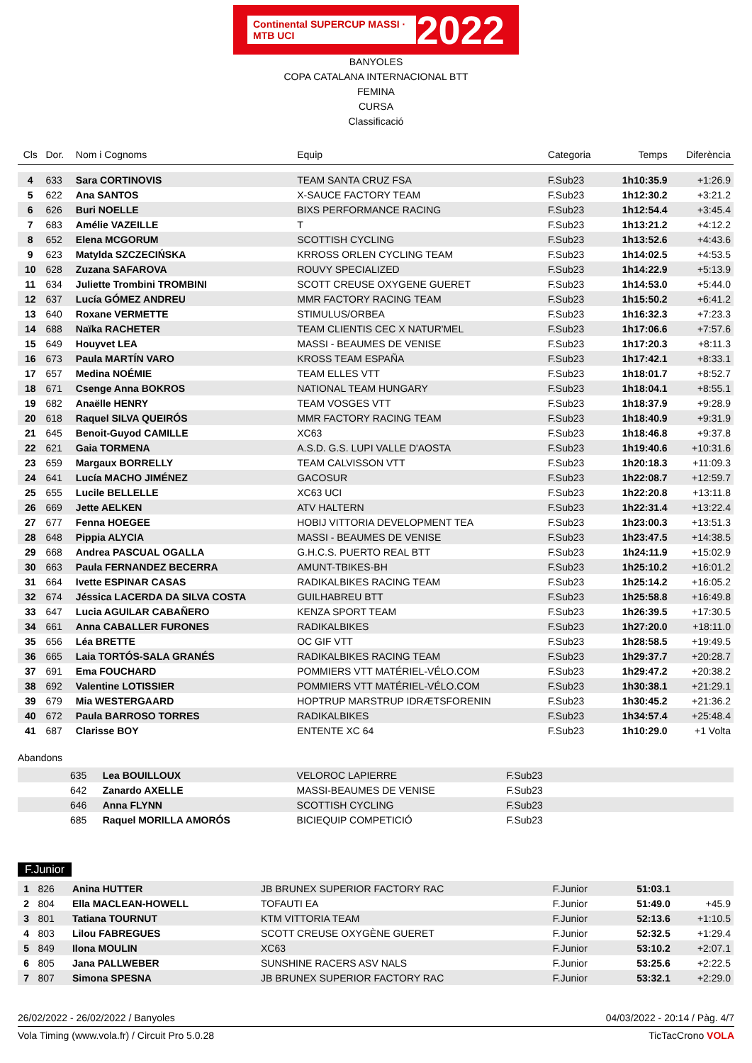Continental SUPERCUP MASSI · MTB UCI 2022
BANYOLES
COPA CATALANA INTERNACIONAL BTT
FEMINA
CURSA
Classificació
| Cls | Dor. | Nom i Cognoms | Equip | Categoria | Temps | Diferència |
| --- | --- | --- | --- | --- | --- | --- |
| 4 | 633 | Sara CORTINOVIS | TEAM SANTA CRUZ FSA | F.Sub23 | 1h10:35.9 | +1:26.9 |
| 5 | 622 | Ana SANTOS | X-SAUCE FACTORY TEAM | F.Sub23 | 1h12:30.2 | +3:21.2 |
| 6 | 626 | Buri NOELLE | BIXS PERFORMANCE RACING | F.Sub23 | 1h12:54.4 | +3:45.4 |
| 7 | 683 | Amélie VAZEILLE | T | F.Sub23 | 1h13:21.2 | +4:12.2 |
| 8 | 652 | Elena MCGORUM | SCOTTISH CYCLING | F.Sub23 | 1h13:52.6 | +4:43.6 |
| 9 | 623 | Matylda SZCZECIŃSKA | KRROSS ORLEN CYCLING TEAM | F.Sub23 | 1h14:02.5 | +4:53.5 |
| 10 | 628 | Zuzana SAFAROVA | ROUVY SPECIALIZED | F.Sub23 | 1h14:22.9 | +5:13.9 |
| 11 | 634 | Juliette Trombini TROMBINI | SCOTT CREUSE OXYGENE GUERET | F.Sub23 | 1h14:53.0 | +5:44.0 |
| 12 | 637 | Lucía GÓMEZ ANDREU | MMR FACTORY RACING TEAM | F.Sub23 | 1h15:50.2 | +6:41.2 |
| 13 | 640 | Roxane VERMETTE | STIMULUS/ORBEA | F.Sub23 | 1h16:32.3 | +7:23.3 |
| 14 | 688 | Naïka RACHETER | TEAM CLIENTIS CEC X NATUR'MEL | F.Sub23 | 1h17:06.6 | +7:57.6 |
| 15 | 649 | Houyvet LEA | MASSI - BEAUMES DE VENISE | F.Sub23 | 1h17:20.3 | +8:11.3 |
| 16 | 673 | Paula MARTÍN VARO | KROSS TEAM ESPAÑA | F.Sub23 | 1h17:42.1 | +8:33.1 |
| 17 | 657 | Medina NOÉMIE | TEAM ELLES VTT | F.Sub23 | 1h18:01.7 | +8:52.7 |
| 18 | 671 | Csenge Anna BOKROS | NATIONAL TEAM HUNGARY | F.Sub23 | 1h18:04.1 | +8:55.1 |
| 19 | 682 | Anaëlle HENRY | TEAM VOSGES VTT | F.Sub23 | 1h18:37.9 | +9:28.9 |
| 20 | 618 | Raquel SILVA QUEIRÓS | MMR FACTORY RACING TEAM | F.Sub23 | 1h18:40.9 | +9:31.9 |
| 21 | 645 | Benoit-Guyod CAMILLE | XC63 | F.Sub23 | 1h18:46.8 | +9:37.8 |
| 22 | 621 | Gaia TORMENA | A.S.D. G.S. LUPI VALLE D'AOSTA | F.Sub23 | 1h19:40.6 | +10:31.6 |
| 23 | 659 | Margaux BORRELLY | TEAM CALVISSON VTT | F.Sub23 | 1h20:18.3 | +11:09.3 |
| 24 | 641 | Lucía MACHO JIMÉNEZ | GACOSUR | F.Sub23 | 1h22:08.7 | +12:59.7 |
| 25 | 655 | Lucile BELLELLE | XC63 UCI | F.Sub23 | 1h22:20.8 | +13:11.8 |
| 26 | 669 | Jette AELKEN | ATV HALTERN | F.Sub23 | 1h22:31.4 | +13:22.4 |
| 27 | 677 | Fenna HOEGEE | HOBIJ VITTORIA DEVELOPMENT TEA | F.Sub23 | 1h23:00.3 | +13:51.3 |
| 28 | 648 | Pippia ALYCIA | MASSI - BEAUMES DE VENISE | F.Sub23 | 1h23:47.5 | +14:38.5 |
| 29 | 668 | Andrea PASCUAL OGALLA | G.H.C.S. PUERTO REAL BTT | F.Sub23 | 1h24:11.9 | +15:02.9 |
| 30 | 663 | Paula FERNANDEZ BECERRA | AMUNT-TBIKES-BH | F.Sub23 | 1h25:10.2 | +16:01.2 |
| 31 | 664 | Ivette ESPINAR CASAS | RADIKALBIKES RACING TEAM | F.Sub23 | 1h25:14.2 | +16:05.2 |
| 32 | 674 | Jéssica LACERDA DA SILVA COSTA | GUILHABREU BTT | F.Sub23 | 1h25:58.8 | +16:49.8 |
| 33 | 647 | Lucia AGUILAR CABAÑERO | KENZA SPORT TEAM | F.Sub23 | 1h26:39.5 | +17:30.5 |
| 34 | 661 | Anna CABALLER FURONES | RADIKALBIKES | F.Sub23 | 1h27:20.0 | +18:11.0 |
| 35 | 656 | Léa BRETTE | OC GIF VTT | F.Sub23 | 1h28:58.5 | +19:49.5 |
| 36 | 665 | Laia TORTÓS-SALA GRANÉS | RADIKALBIKES RACING TEAM | F.Sub23 | 1h29:37.7 | +20:28.7 |
| 37 | 691 | Ema FOUCHARD | POMMIERS VTT MATÉRIEL-VÉLO.COM | F.Sub23 | 1h29:47.2 | +20:38.2 |
| 38 | 692 | Valentine LOTISSIER | POMMIERS VTT MATÉRIEL-VÉLO.COM | F.Sub23 | 1h30:38.1 | +21:29.1 |
| 39 | 679 | Mia WESTERGAARD | HOPTRUP MARSTRUP IDRÆTSFORENIN | F.Sub23 | 1h30:45.2 | +21:36.2 |
| 40 | 672 | Paula BARROSO TORRES | RADIKALBIKES | F.Sub23 | 1h34:57.4 | +25:48.4 |
| 41 | 687 | Clarisse BOY | ENTENTE XC 64 | F.Sub23 | 1h10:29.0 | +1 Volta |
Abandons
| | 635 | Lea BOUILLOUX | VELOROC LAPIERRE | F.Sub23 | |
| | 642 | Zanardo AXELLE | MASSI-BEAUMES DE VENISE | F.Sub23 | |
| | 646 | Anna FLYNN | SCOTTISH CYCLING | F.Sub23 | |
| | 685 | Raquel MORILLA AMORÓS | BICIEQUIP COMPETICIÓ | F.Sub23 | |
F.Junior
| 1 | 826 | Anina HUTTER | JB BRUNEX SUPERIOR FACTORY RAC | F.Junior | 51:03.1 | |
| 2 | 804 | Ella MACLEAN-HOWELL | TOFAUTI EA | F.Junior | 51:49.0 | +45.9 |
| 3 | 801 | Tatiana TOURNUT | KTM VITTORIA TEAM | F.Junior | 52:13.6 | +1:10.5 |
| 4 | 803 | Lilou FABREGUES | SCOTT CREUSE OXYGÈNE GUERET | F.Junior | 52:32.5 | +1:29.4 |
| 5 | 849 | Ilona MOULIN | XC63 | F.Junior | 53:10.2 | +2:07.1 |
| 6 | 805 | Jana PALLWEBER | SUNSHINE RACERS ASV NALS | F.Junior | 53:25.6 | +2:22.5 |
| 7 | 807 | Simona SPESNA | JB BRUNEX SUPERIOR FACTORY RAC | F.Junior | 53:32.1 | +2:29.0 |
26/02/2022 - 26/02/2022 / Banyoles 04/03/2022 - 20:14 / Pàg. 4/7
Vola Timing (www.vola.fr) / Circuit Pro 5.0.28 TicTacCrono VOLA